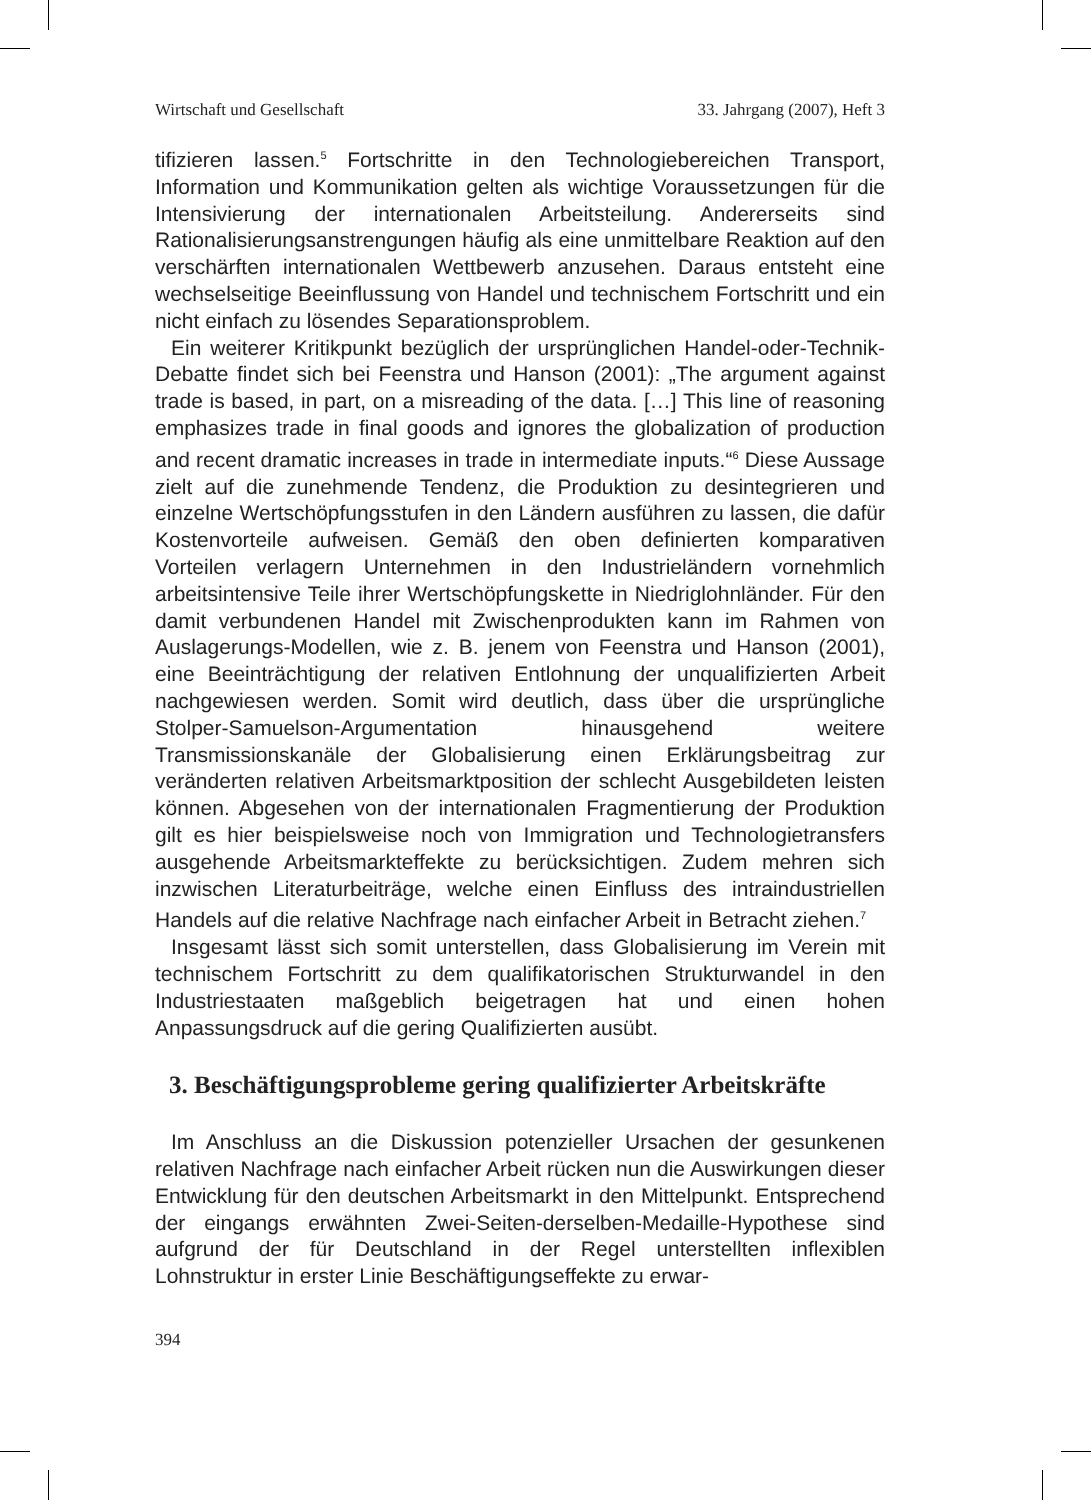Wirtschaft und Gesellschaft 33. Jahrgang (2007), Heft 3
tifizieren lassen.<sup>5</sup> Fortschritte in den Technologiebereichen Transport, Information und Kommunikation gelten als wichtige Voraussetzungen für die Intensivierung der internationalen Arbeitsteilung. Andererseits sind Rationalisierungsanstrengungen häufig als eine unmittelbare Reaktion auf den verschärften internationalen Wettbewerb anzusehen. Daraus entsteht eine wechselseitige Beeinflussung von Handel und technischem Fortschritt und ein nicht einfach zu lösendes Separationsproblem.
Ein weiterer Kritikpunkt bezüglich der ursprünglichen Handel-oder-Technik-Debatte findet sich bei Feenstra und Hanson (2001): „The argument against trade is based, in part, on a misreading of the data. […] This line of reasoning emphasizes trade in final goods and ignores the globalization of production and recent dramatic increases in trade in intermediate inputs.“<sup>6</sup> Diese Aussage zielt auf die zunehmende Tendenz, die Produktion zu desintegrieren und einzelne Wertschöpfungsstufen in den Ländern ausführen zu lassen, die dafür Kostenvorteile aufweisen. Gemäß den oben definierten komparativen Vorteilen verlagern Unternehmen in den Industrieländern vornehmlich arbeitsintensive Teile ihrer Wertschöpfungskette in Niedriglohnländer. Für den damit verbundenen Handel mit Zwischenprodukten kann im Rahmen von Auslagerungs-Modellen, wie z. B. jenem von Feenstra und Hanson (2001), eine Beeinträchtigung der relativen Entlohnung der unqualifizierten Arbeit nachgewiesen werden. Somit wird deutlich, dass über die ursprüngliche Stolper-Samuelson-Argumentation hinausgehend weitere Transmissionskanäle der Globalisierung einen Erklärungsbeitrag zur veränderten relativen Arbeitsmarktposition der schlecht Ausgebildeten leisten können. Abgesehen von der internationalen Fragmentierung der Produktion gilt es hier beispielsweise noch von Immigration und Technologietransfers ausgehende Arbeitsmarkteffekte zu berücksichtigen. Zudem mehren sich inzwischen Literaturbeiträge, welche einen Einfluss des intraindustriellen Handels auf die relative Nachfrage nach einfacher Arbeit in Betracht ziehen.<sup>7</sup>
Insgesamt lässt sich somit unterstellen, dass Globalisierung im Verein mit technischem Fortschritt zu dem qualifikatorischen Strukturwandel in den Industriestaaten maßgeblich beigetragen hat und einen hohen Anpassungsdruck auf die gering Qualifizierten ausübt.
3. Beschäftigungsprobleme gering qualifizierter Arbeitskräfte
Im Anschluss an die Diskussion potenzieller Ursachen der gesunkenen relativen Nachfrage nach einfacher Arbeit rücken nun die Auswirkungen dieser Entwicklung für den deutschen Arbeitsmarkt in den Mittelpunkt. Entsprechend der eingangs erwähnten Zwei-Seiten-derselben-Medaille-Hypothese sind aufgrund der für Deutschland in der Regel unterstellten inflexiblen Lohnstruktur in erster Linie Beschäftigungseffekte zu erwar-
394